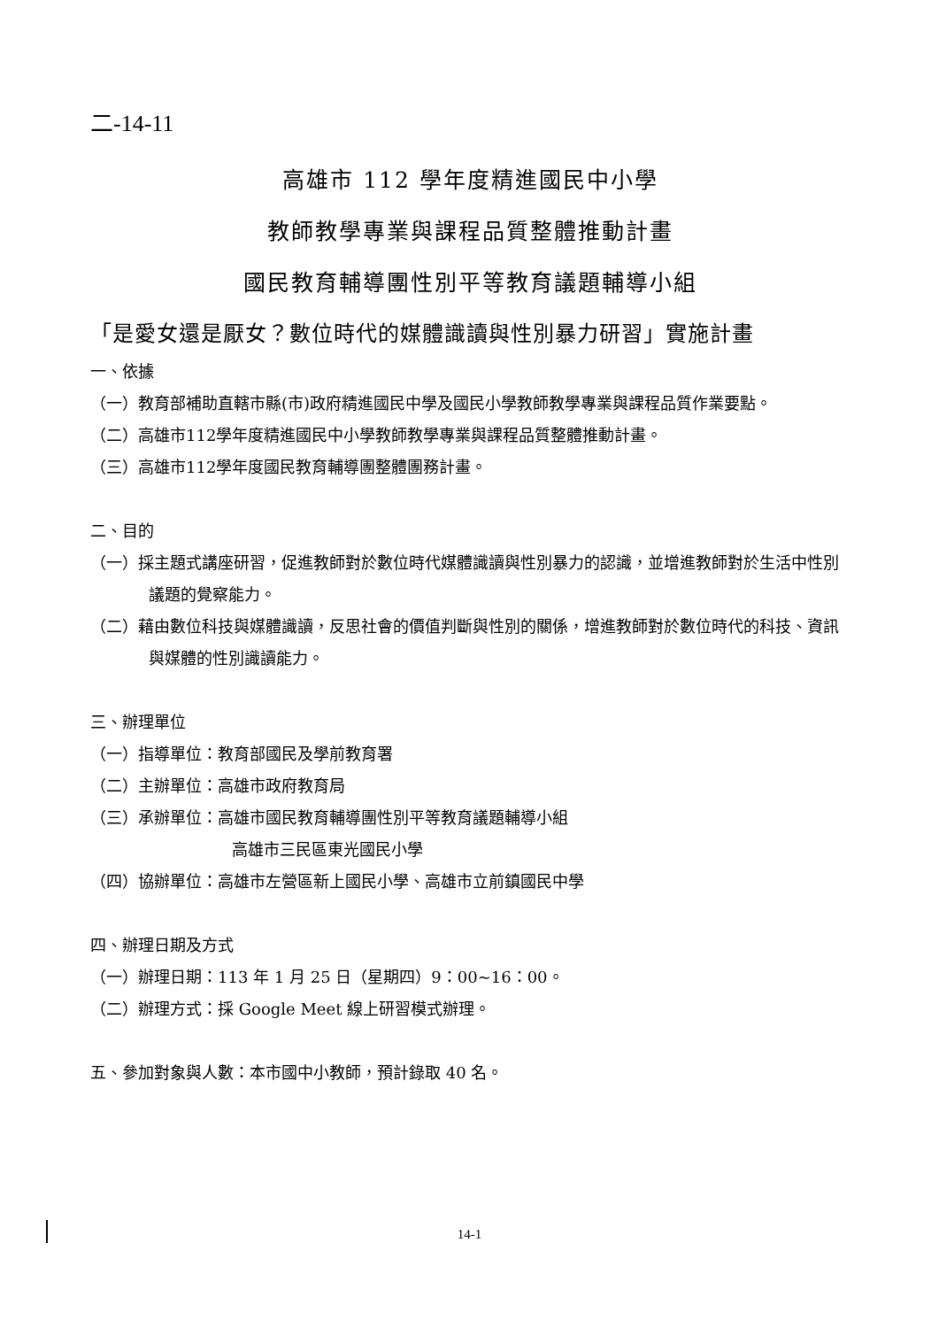二-14-11
高雄市 112 學年度精進國民中小學
教師教學專業與課程品質整體推動計畫
國民教育輔導團性別平等教育議題輔導小組
「是愛女還是厭女？數位時代的媒體識讀與性別暴力研習」實施計畫
一、依據
（一）教育部補助直轄市縣(市)政府精進國民中學及國民小學教師教學專業與課程品質作業要點。
（二）高雄市112學年度精進國民中小學教師教學專業與課程品質整體推動計畫。
（三）高雄市112學年度國民教育輔導團整體團務計畫。
二、目的
（一）採主題式講座研習，促進教師對於數位時代媒體識讀與性別暴力的認識，並增進教師對於生活中性別議題的覺察能力。
（二）藉由數位科技與媒體識讀，反思社會的價值判斷與性別的關係，增進教師對於數位時代的科技、資訊與媒體的性別識讀能力。
三、辦理單位
（一）指導單位：教育部國民及學前教育署
（二）主辦單位：高雄市政府教育局
（三）承辦單位：高雄市國民教育輔導團性別平等教育議題輔導小組
高雄市三民區東光國民小學
（四）協辦單位：高雄市左營區新上國民小學、高雄市立前鎮國民中學
四、辦理日期及方式
（一）辦理日期：113 年 1 月 25 日（星期四）9：00~16：00。
（二）辦理方式：採 Google Meet 線上研習模式辦理。
五、參加對象與人數：本市國中小教師，預計錄取 40 名。
14-1